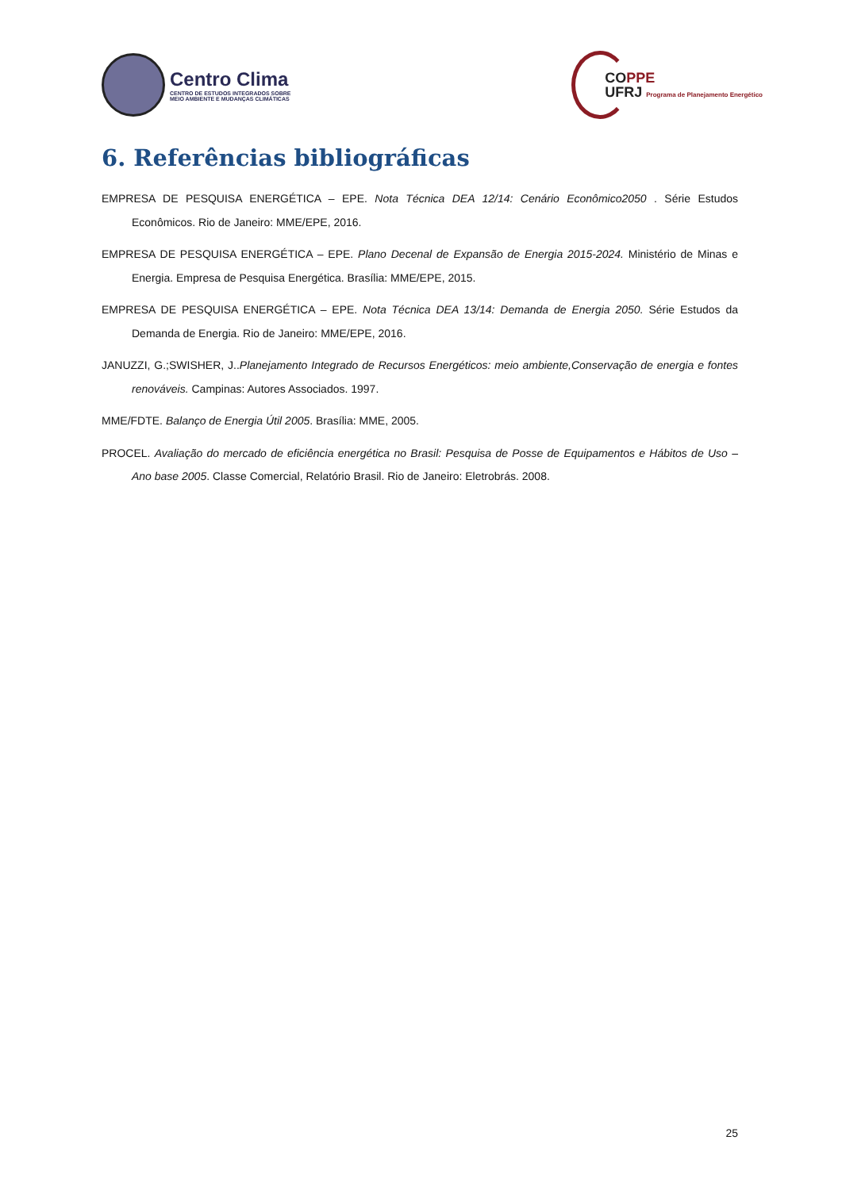Centro Clima
CENTRO DE ESTUDOS INTEGRADOS SOBRE
MEIO AMBIENTE E MUDANÇAS CLIMÁTICAS
COPPE
UFRJ Programa de Planejamento Energético
6. Referências bibliográficas
EMPRESA DE PESQUISA ENERGÉTICA – EPE. Nota Técnica DEA 12/14: Cenário Econômico2050 . Série Estudos Econômicos. Rio de Janeiro: MME/EPE, 2016.
EMPRESA DE PESQUISA ENERGÉTICA – EPE. Plano Decenal de Expansão de Energia 2015-2024. Ministério de Minas e Energia. Empresa de Pesquisa Energética. Brasília: MME/EPE, 2015.
EMPRESA DE PESQUISA ENERGÉTICA – EPE. Nota Técnica DEA 13/14: Demanda de Energia 2050. Série Estudos da Demanda de Energia. Rio de Janeiro: MME/EPE, 2016.
JANUZZI, G.;SWISHER, J..Planejamento Integrado de Recursos Energéticos: meio ambiente,Conservação de energia e fontes renováveis. Campinas: Autores Associados. 1997.
MME/FDTE. Balanço de Energia Útil 2005. Brasília: MME, 2005.
PROCEL. Avaliação do mercado de eficiência energética no Brasil: Pesquisa de Posse de Equipamentos e Hábitos de Uso – Ano base 2005. Classe Comercial, Relatório Brasil. Rio de Janeiro: Eletrobrás. 2008.
25